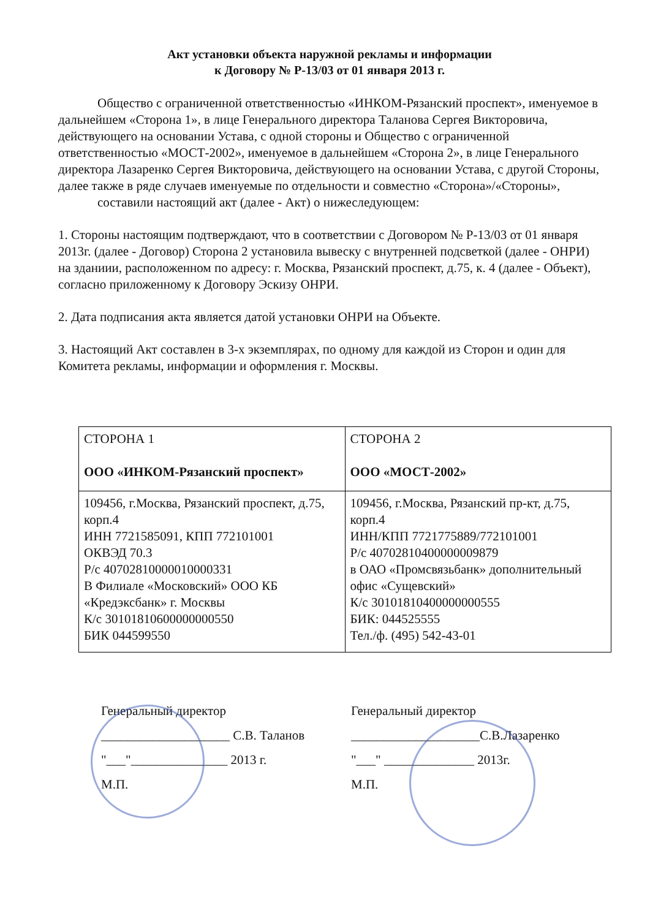Акт установки объекта наружной рекламы и информации
к Договору № Р-13/03 от 01 января 2013 г.
Общество с ограниченной ответственностью «ИНКОМ-Рязанский проспект», именуемое в дальнейшем «Сторона 1», в лице Генерального директора Таланова Сергея Викторовича, действующего на основании Устава, с одной стороны и Общество с ограниченной ответственностью «МОСТ-2002», именуемое в дальнейшем «Сторона 2», в лице Генерального директора Лазаренко Сергея Викторовича, действующего на основании Устава, с другой Стороны, далее также в ряде случаев именуемые по отдельности и совместно «Сторона»/«Стороны»,
составили настоящий акт (далее - Акт) о нижеследующем:
1. Стороны настоящим подтверждают, что в соответствии с Договором № Р-13/03 от 01 января 2013г. (далее - Договор) Сторона 2 установила вывеску с внутренней подсветкой (далее - ОНРИ) на зданиии, расположенном по адресу: г. Москва, Рязанский проспект, д.75, к. 4 (далее - Объект), согласно приложенному к Договору Эскизу ОНРИ.
2. Дата подписания акта является датой установки ОНРИ на Объекте.
3. Настоящий Акт составлен в 3-х экземплярах, по одному для каждой из Сторон и один для Комитета рекламы, информации и оформления г. Москвы.
| СТОРОНА 1 ООО «ИНКОМ-Рязанский проспект» | СТОРОНА 2 ООО «МОСТ-2002» |
| 109456, г.Москва, Рязанский проспект, д.75, корп.4 ИНН 7721585091, КПП 772101001 ОКВЭД 70.3 Р/с 40702810000010000331 В Филиале «Московский» ООО КБ «Кредэксбанк» г. Москвы К/с 30101810600000000550 БИК 044599550 | 109456, г.Москва, Рязанский пр-кт, д.75, корп.4 ИНН/КПП 7721775889/772101001 Р/с 40702810400000009879 в ОАО «Промсвязьбанк» дополнительный офис «Сущевский» К/с 30101810400000000555 БИК: 044525555 Тел./ф. (495) 542-43-01 |
Генеральный директор
____________________ С.В. Таланов
"___"_______________ 2013 г.
М.П.
Генеральный директор
____________________С.В.Лазаренко
"___" ______________ 2013г.
М.П.